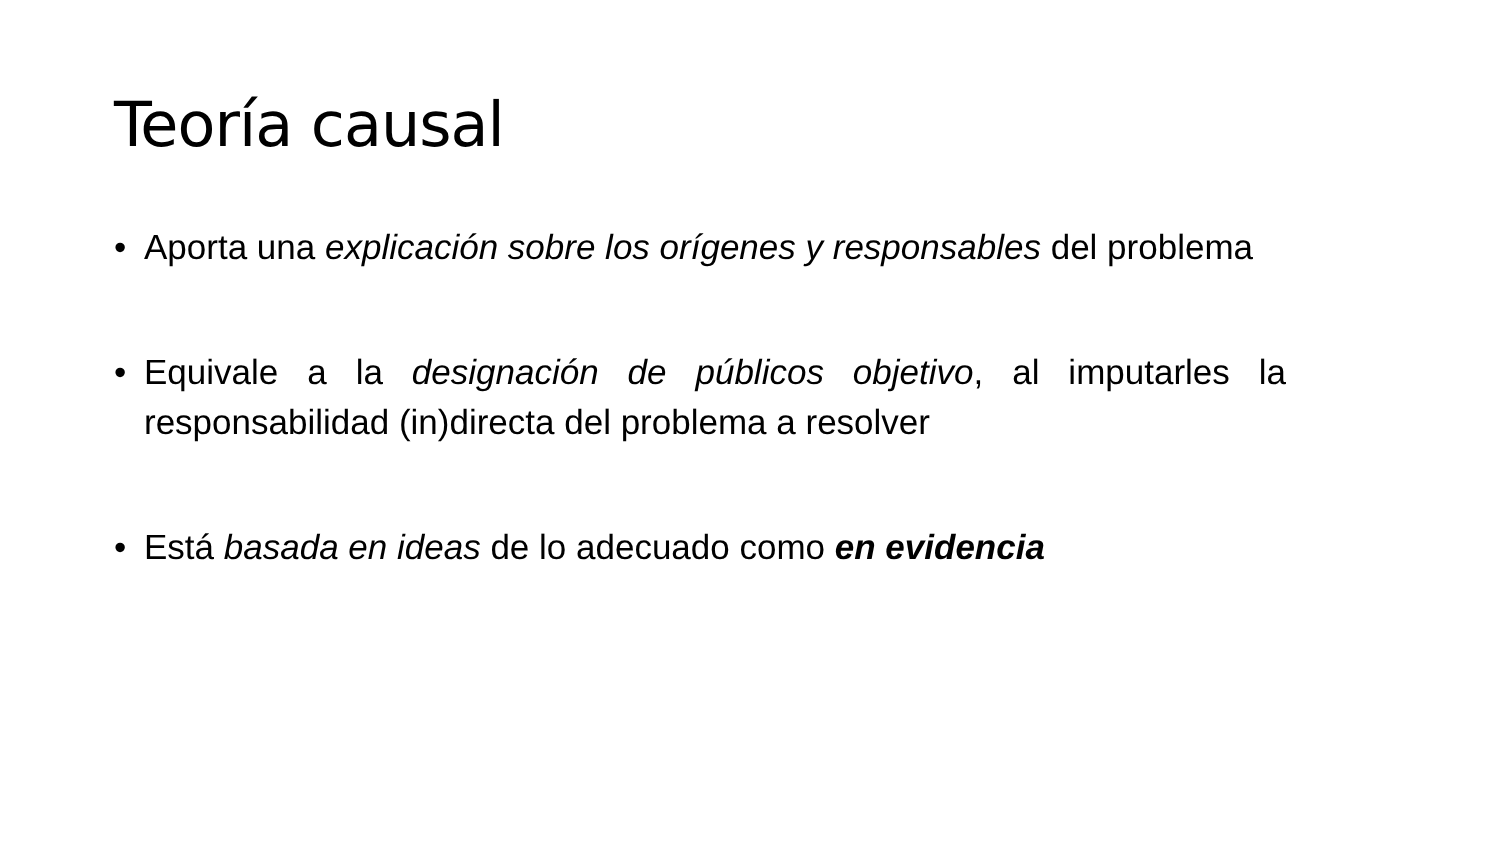Teoría causal
• Aporta una explicación sobre los orígenes y responsables del problema
• Equivale a la designación de públicos objetivo, al imputarles la responsabilidad (in)directa del problema a resolver
• Está basada en ideas de lo adecuado como en evidencia